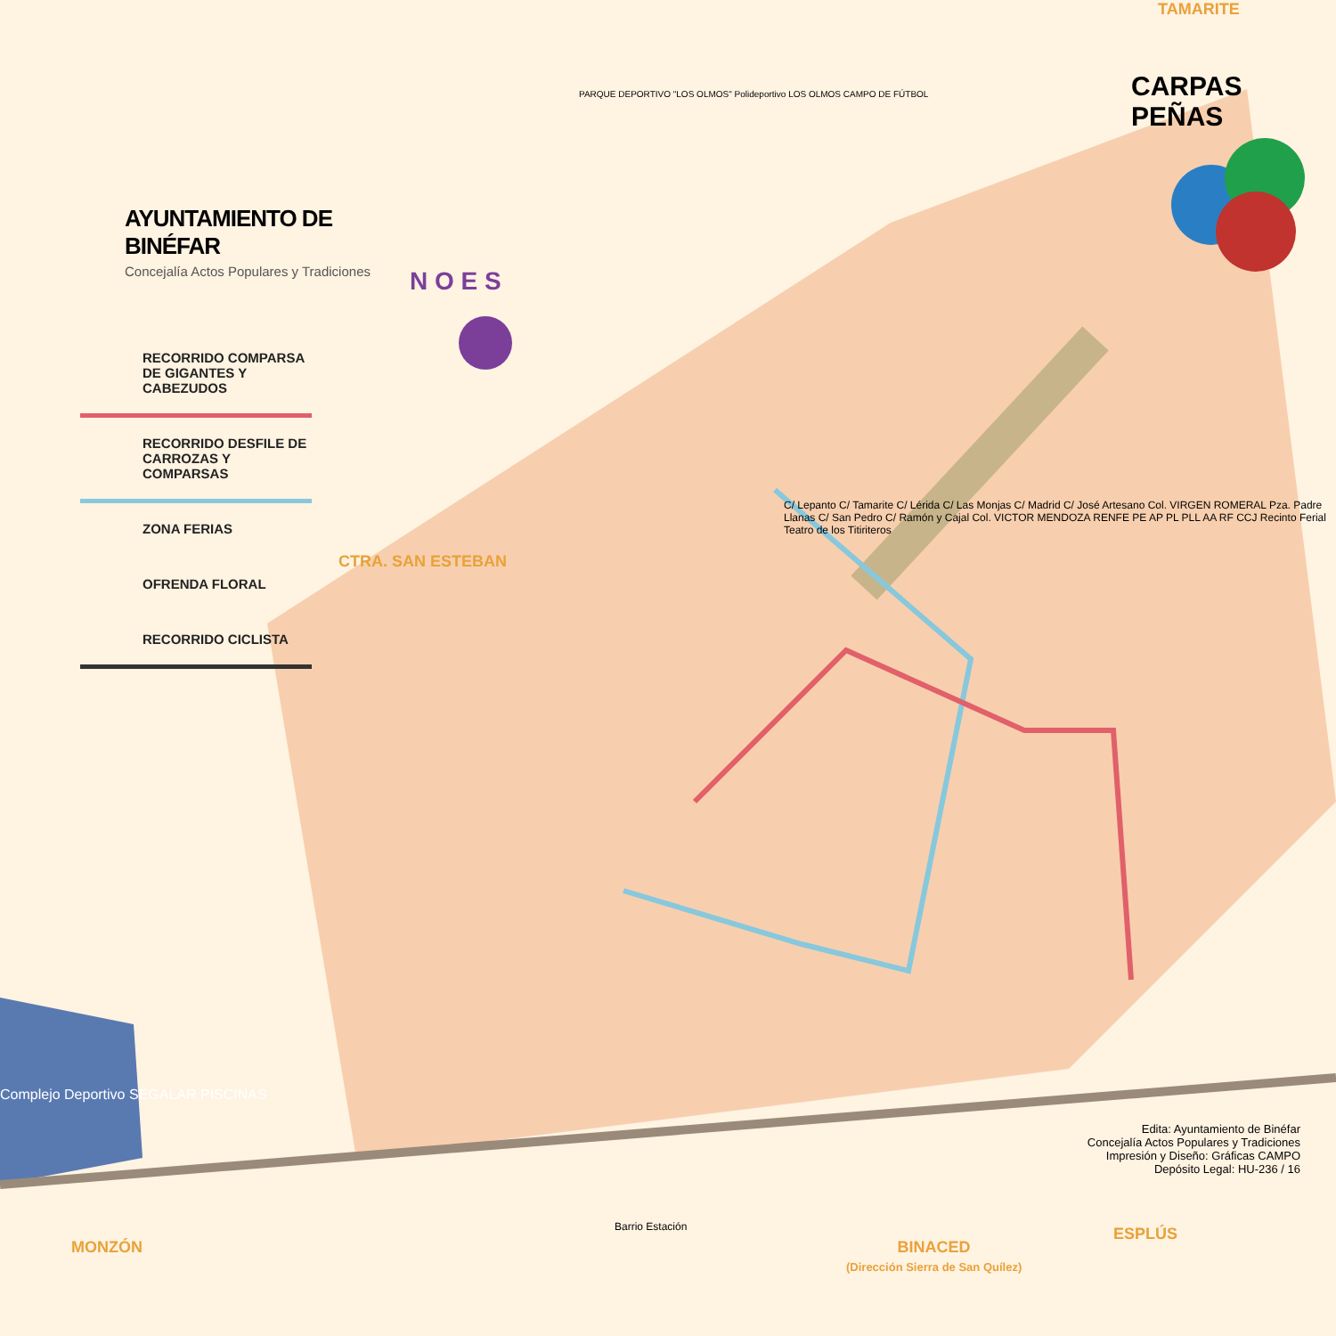AYUNTAMIENTO DE BINÉFAR
Concejalía Actos Populares y Tradiciones
RECORRIDO COMPARSA DE GIGANTES Y CABEZUDOS
RECORRIDO DESFILE DE CARROZAS Y COMPARSAS
ZONA FERIAS
OFRENDA FLORAL
RECORRIDO CICLISTA
TAMARITE
CARPAS PEÑAS
N O E S
CTRA. SAN ESTEBAN
PARQUE DEPORTIVO "LOS OLMOS" Polideportivo LOS OLMOS CAMPO DE FÚTBOL
C/ Lepanto C/ Tamarite C/ Lérida C/ Las Monjas C/ Madrid C/ José Artesano Col. VIRGEN ROMERAL Pza. Padre Llanas C/ San Pedro C/ Ramón y Cajal Col. VICTOR MENDOZA RENFE PE AP PL PLL AA RF CCJ Recinto Ferial Teatro de los Titiriteros
Complejo Deportivo SEGALAR PISCINAS
Edita: Ayuntamiento de Binéfar
Concejalía Actos Populares y Tradiciones
Impresión y Diseño: Gráficas CAMPO
Depósito Legal: HU-236 / 16
MONZÓN
BINACED
(Dirección Sierra de San Quílez)
ESPLÚS
Barrio Estación